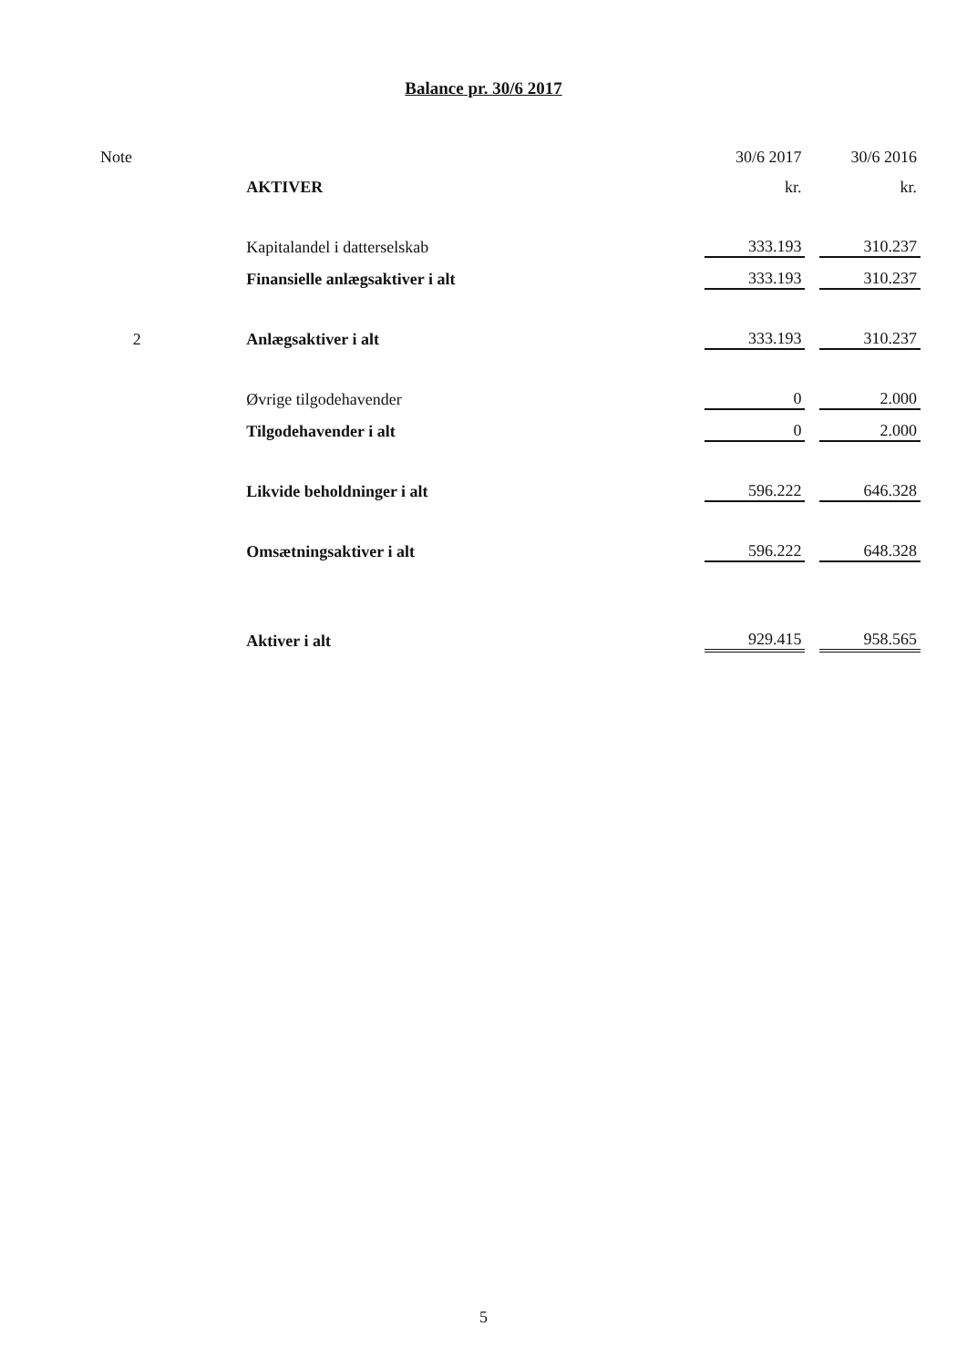Balance pr. 30/6 2017
| Note | | 30/6 2017 | | 30/6 2016 |
| | AKTIVER | kr. | | kr. |
| | Kapitalandel i datterselskab | 333.193 | | 310.237 |
| | Finansielle anlægsaktiver i alt | 333.193 | | 310.237 |
| 2 | Anlægsaktiver i alt | 333.193 | | 310.237 |
| | Øvrige tilgodehavender | 0 | | 2.000 |
| | Tilgodehavender i alt | 0 | | 2.000 |
| | Likvide beholdninger i alt | 596.222 | | 646.328 |
| | Omsætningsaktiver i alt | 596.222 | | 648.328 |
| | Aktiver i alt | 929.415 | | 958.565 |
5